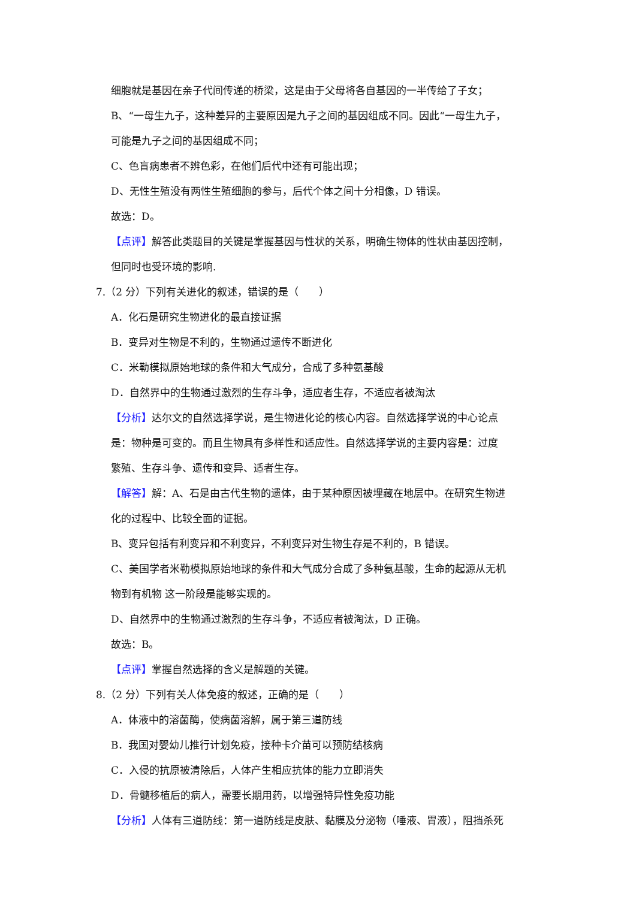细胞就是基因在亲子代间传递的桥梁，这是由于父母将各自基因的一半传给了子女；
B、“一母生九子，这种差异的主要原因是九子之间的基因组成不同。因此“一母生九子，
可能是九子之间的基因组成不同；
C、色盲病患者不辨色彩，在他们后代中还有可能出现；
D、无性生殖没有两性生殖细胞的参与，后代个体之间十分相像，D 错误。
故选：D。
【点评】解答此类题目的关键是掌握基因与性状的关系，明确生物体的性状由基因控制，
但同时也受环境的影响.
7.（2 分）下列有关进化的叙述，错误的是（　　）
A．化石是研究生物进化的最直接证据
B．变异对生物是不利的，生物通过遗传不断进化
C．米勒模拟原始地球的条件和大气成分，合成了多种氨基酸
D．自然界中的生物通过激烈的生存斗争，适应者生存，不适应者被淘汰
【分析】达尔文的自然选择学说，是生物进化论的核心内容。自然选择学说的中心论点
是：物种是可变的。而且生物具有多样性和适应性。自然选择学说的主要内容是：过度
繁殖、生存斗争、遗传和变异、适者生存。
【解答】解：A、石是由古代生物的遗体，由于某种原因被埋藏在地层中。在研究生物进
化的过程中、比较全面的证据。
B、变异包括有利变异和不利变异，不利变异对生物生存是不利的，B 错误。
C、美国学者米勒模拟原始地球的条件和大气成分合成了多种氨基酸，生命的起源从无机
物到有机物 这一阶段是能够实现的。
D、自然界中的生物通过激烈的生存斗争，不适应者被淘汰，D 正确。
故选：B。
【点评】掌握自然选择的含义是解题的关键。
8.（2 分）下列有关人体免疫的叙述，正确的是（　　）
A．体液中的溶菌酶，使病菌溶解，属于第三道防线
B．我国对婴幼儿推行计划免疫，接种卡介苗可以预防结核病
C．入侵的抗原被清除后，人体产生相应抗体的能力立即消失
D．骨髓移植后的病人，需要长期用药，以增强特异性免疫功能
【分析】人体有三道防线：第一道防线是皮肤、黏膜及分泌物（唾液、胃液），阻挡杀死